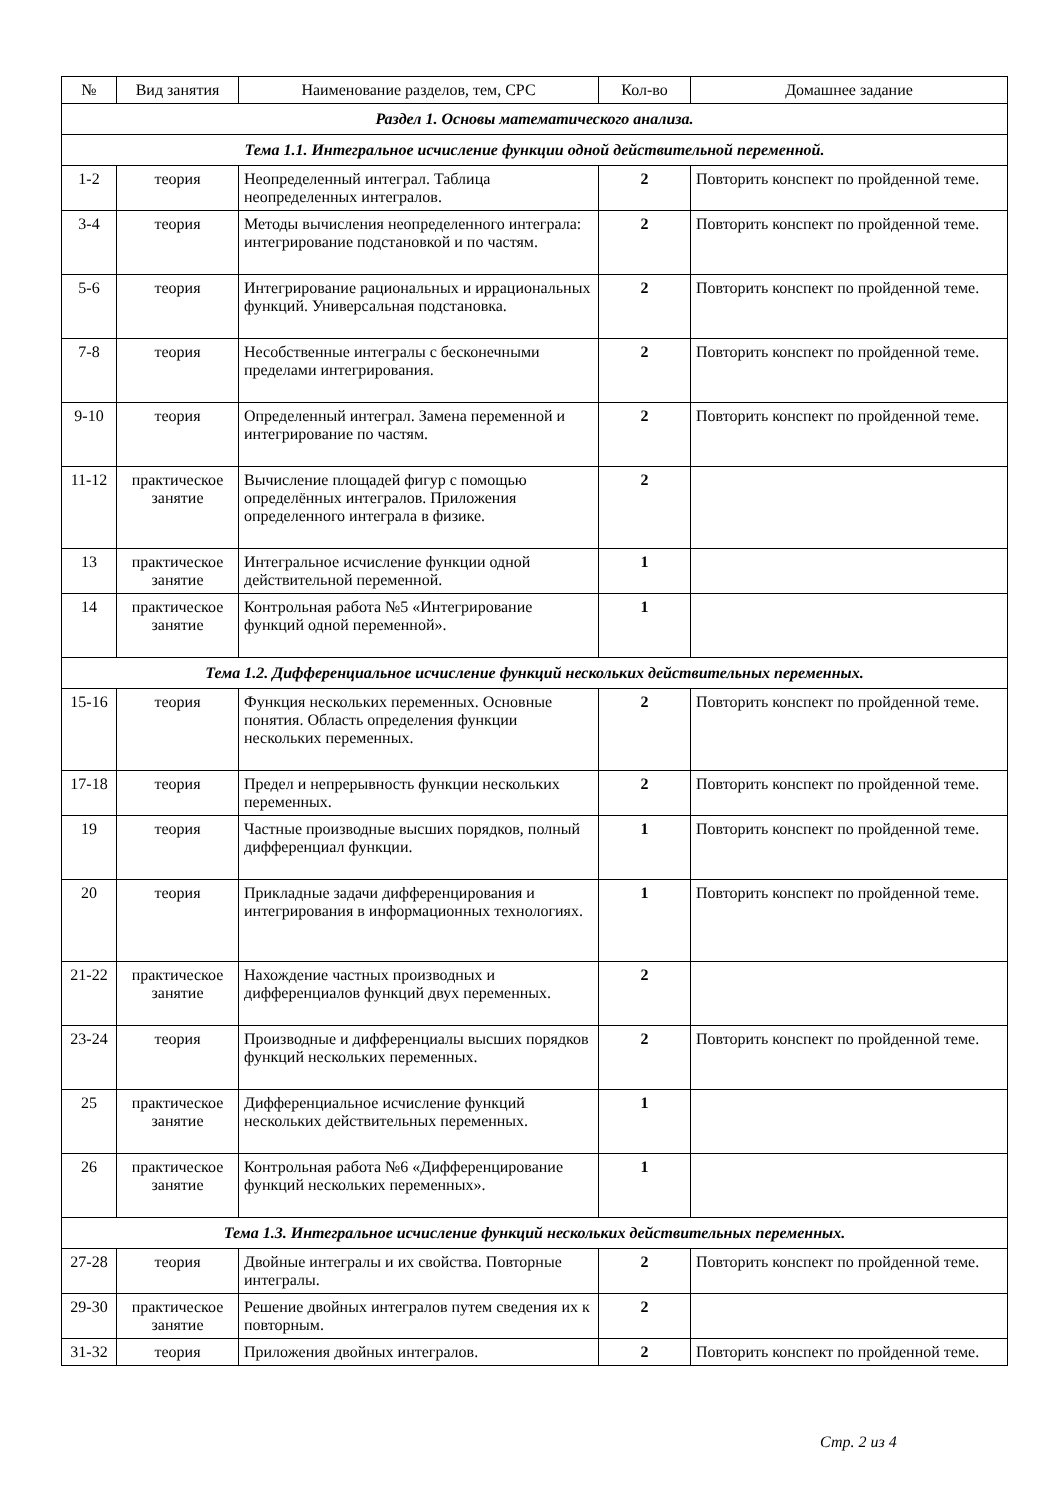| № | Вид занятия | Наименование разделов, тем, СРС | Кол-во | Домашнее задание |
| --- | --- | --- | --- | --- |
| Раздел 1. Основы математического анализа. | | | | |
| Тема 1.1. Интегральное исчисление функции одной действительной переменной. | | | | |
| 1-2 | теория | Неопределенный интеграл. Таблица неопределенных интегралов. | 2 | Повторить конспект по пройденной теме. |
| 3-4 | теория | Методы вычисления неопределенного интеграла: интегрирование подстановкой и по частям. | 2 | Повторить конспект по пройденной теме. |
| 5-6 | теория | Интегрирование рациональных и иррациональных функций. Универсальная подстановка. | 2 | Повторить конспект по пройденной теме. |
| 7-8 | теория | Несобственные интегралы с бесконечными пределами интегрирования. | 2 | Повторить конспект по пройденной теме. |
| 9-10 | теория | Определенный интеграл. Замена переменной и интегрирование по частям. | 2 | Повторить конспект по пройденной теме. |
| 11-12 | практическое занятие | Вычисление площадей фигур с помощью определённых интегралов. Приложения определенного интеграла в физике. | 2 | |
| 13 | практическое занятие | Интегральное исчисление функции одной действительной переменной. | 1 | |
| 14 | практическое занятие | Контрольная работа №5 «Интегрирование функций одной переменной». | 1 | |
| Тема 1.2. Дифференциальное исчисление функций нескольких действительных переменных. | | | | |
| 15-16 | теория | Функция нескольких переменных. Основные понятия. Область определения функции нескольких переменных. | 2 | Повторить конспект по пройденной теме. |
| 17-18 | теория | Предел и непрерывность функции нескольких переменных. | 2 | Повторить конспект по пройденной теме. |
| 19 | теория | Частные производные высших порядков, полный дифференциал функции. | 1 | Повторить конспект по пройденной теме. |
| 20 | теория | Прикладные задачи дифференцирования и интегрирования в информационных технологиях. | 1 | Повторить конспект по пройденной теме. |
| 21-22 | практическое занятие | Нахождение частных производных и дифференциалов функций двух переменных. | 2 | |
| 23-24 | теория | Производные и дифференциалы высших порядков функций нескольких переменных. | 2 | Повторить конспект по пройденной теме. |
| 25 | практическое занятие | Дифференциальное исчисление функций нескольких действительных переменных. | 1 | |
| 26 | практическое занятие | Контрольная работа №6 «Дифференцирование функций нескольких переменных». | 1 | |
| Тема 1.3. Интегральное исчисление функций нескольких действительных переменных. | | | | |
| 27-28 | теория | Двойные интегралы и их свойства. Повторные интегралы. | 2 | Повторить конспект по пройденной теме. |
| 29-30 | практическое занятие | Решение двойных интегралов путем сведения их к повторным. | 2 | |
| 31-32 | теория | Приложения двойных интегралов. | 2 | Повторить конспект по пройденной теме. |
Стр. 2 из 4